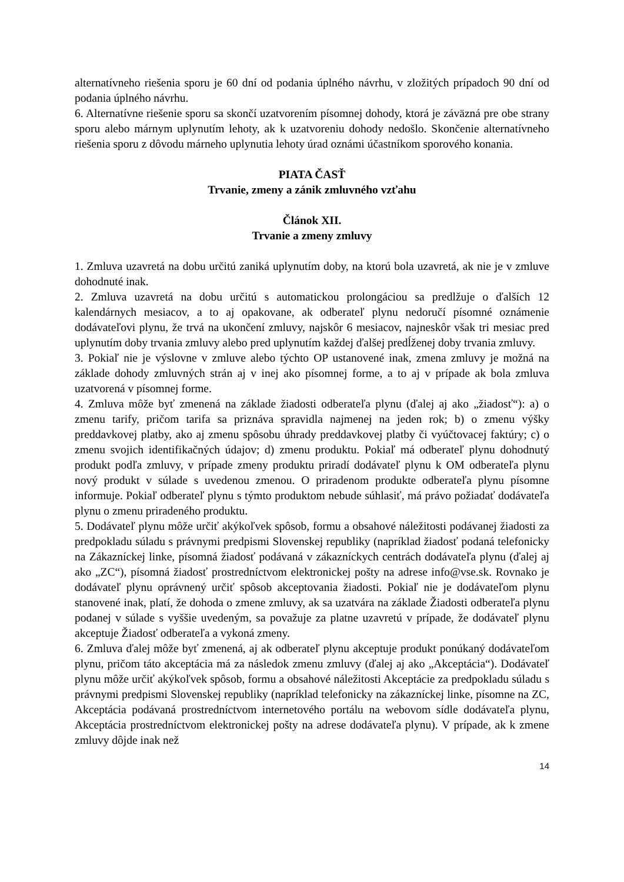alternatívneho riešenia sporu je 60 dní od podania úplného návrhu, v zložitých prípadoch 90 dní od podania úplného návrhu.
6. Alternatívne riešenie sporu sa skončí uzatvorením písomnej dohody, ktorá je záväzná pre obe strany sporu alebo márnym uplynutím lehoty, ak k uzatvoreniu dohody nedošlo. Skončenie alternatívneho riešenia sporu z dôvodu márneho uplynutia lehoty úrad oznámi účastníkom sporového konania.
PIATA ČASŤ
Trvanie, zmeny a zánik zmluvného vzťahu
Článok XII.
Trvanie a zmeny zmluvy
1. Zmluva uzavretá na dobu určitú zaniká uplynutím doby, na ktorú bola uzavretá, ak nie je v zmluve dohodnuté inak.
2. Zmluva uzavretá na dobu určitú s automatickou prolongáciou sa predlžuje o ďalších 12 kalendárnych mesiacov, a to aj opakovane, ak odberateľ plynu nedoručí písomné oznámenie dodávateľovi plynu, že trvá na ukončení zmluvy, najskôr 6 mesiacov, najneskôr však tri mesiac pred uplynutím doby trvania zmluvy alebo pred uplynutím každej ďalšej predĺženej doby trvania zmluvy.
3. Pokiaľ nie je výslovne v zmluve alebo týchto OP ustanovené inak, zmena zmluvy je možná na základe dohody zmluvných strán aj v inej ako písomnej forme, a to aj v prípade ak bola zmluva uzatvorená v písomnej forme.
4. Zmluva môže byť zmenená na základe žiadosti odberateľa plynu (ďalej aj ako „žiadosť“): a) o zmenu tarify, pričom tarifa sa priznáva spravidla najmenej na jeden rok; b) o zmenu výšky preddavkovej platby, ako aj zmenu spôsobu úhrady preddavkovej platby či vyúčtovacej faktúry; c) o zmenu svojich identifikačných údajov; d) zmenu produktu. Pokiaľ má odberateľ plynu dohodnutý produkt podľa zmluvy, v prípade zmeny produktu priradí dodávateľ plynu k OM odberateľa plynu nový produkt v súlade s uvedenou zmenou. O priradenom produkte odberateľa plynu písomne informuje. Pokiaľ odberateľ plynu s týmto produktom nebude súhlasiť, má právo požiadať dodávateľa plynu o zmenu priradeného produktu.
5. Dodávateľ plynu môže určiť akýkoľvek spôsob, formu a obsahové náležitosti podávanej žiadosti za predpokladu súladu s právnymi predpismi Slovenskej republiky (napríklad žiadosť podaná telefonicky na Zákazníckej linke, písomná žiadosť podávaná v zákazníckych centrách dodávateľa plynu (ďalej aj ako „ZC“), písomná žiadosť prostredníctvom elektronickej pošty na adrese info@vse.sk. Rovnako je dodávateľ plynu oprávnený určiť spôsob akceptovania žiadosti. Pokiaľ nie je dodávateľom plynu stanovené inak, platí, že dohoda o zmene zmluvy, ak sa uzatvára na základe Žiadosti odberateľa plynu podanej v súlade s vyššie uvedeným, sa považuje za platne uzavretú v prípade, že dodávateľ plynu akceptuje Žiadosť odberateľa a vykoná zmeny.
6. Zmluva ďalej môže byť zmenená, aj ak odberateľ plynu akceptuje produkt ponúkaný dodávateľom plynu, pričom táto akceptácia má za následok zmenu zmluvy (ďalej aj ako „Akceptácia“). Dodávateľ plynu môže určiť akýkoľvek spôsob, formu a obsahové náležitosti Akceptácie za predpokladu súladu s právnymi predpismi Slovenskej republiky (napríklad telefonicky na zákazníckej linke, písomne na ZC, Akceptácia podávaná prostredníctvom internetového portálu na webovom sídle dodávateľa plynu, Akceptácia prostredníctvom elektronickej pošty na adrese dodávateľa plynu). V prípade, ak k zmene zmluvy dôjde inak než
14